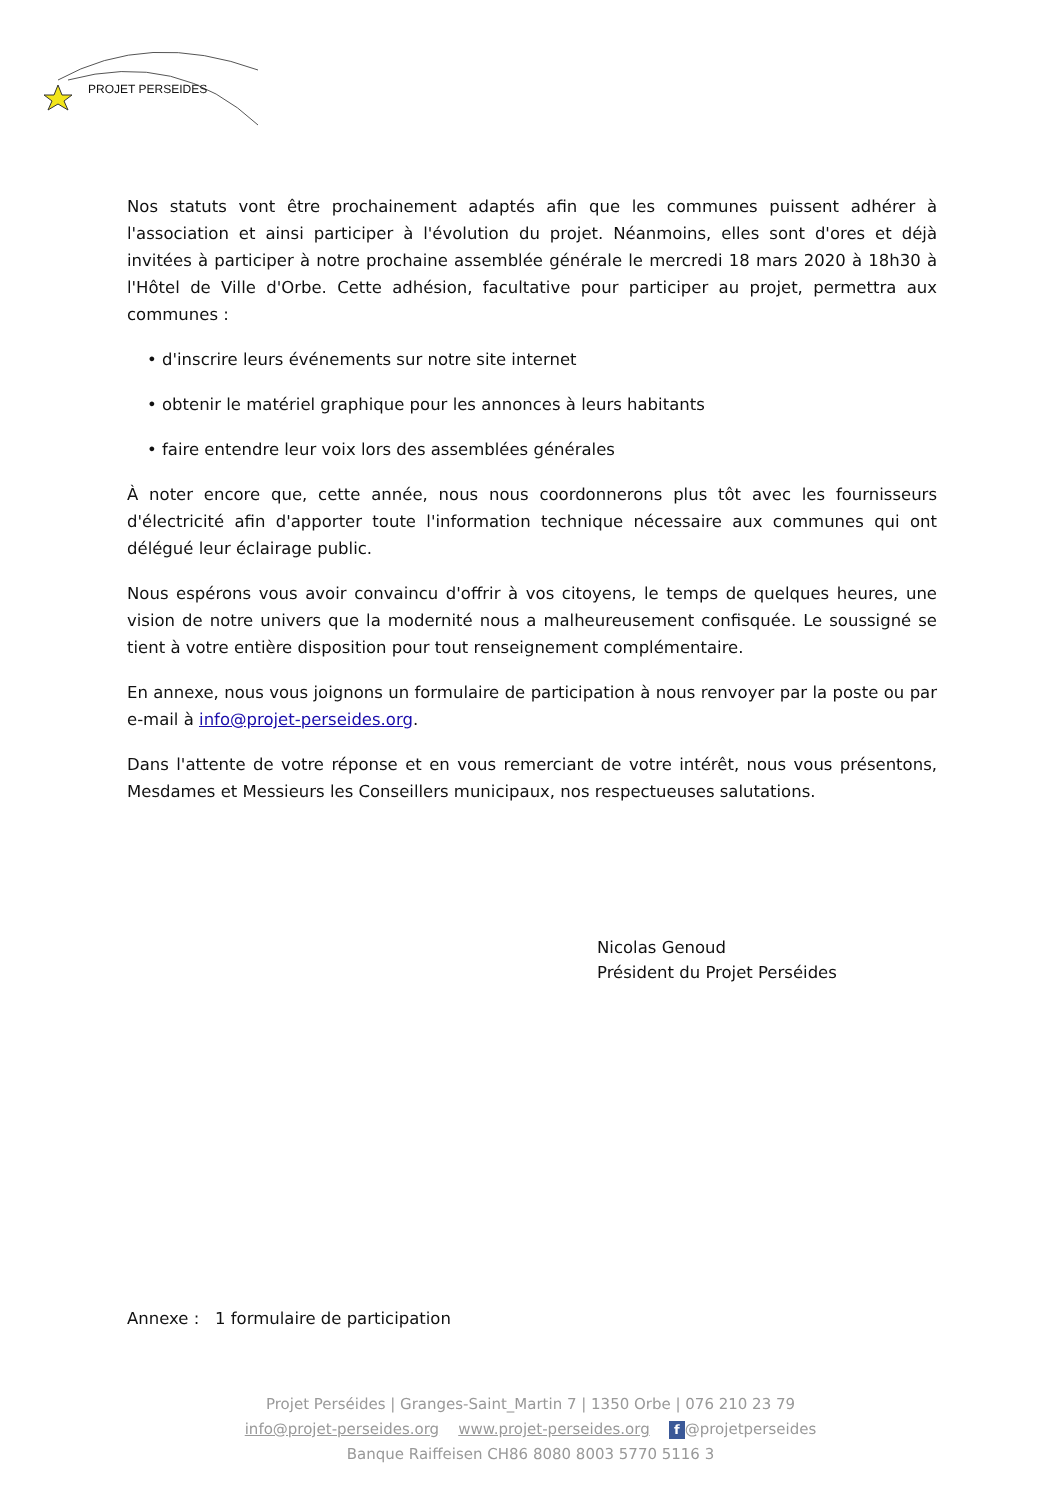PROJET PERSEIDES
Nos statuts vont être prochainement adaptés afin que les communes puissent adhérer à l'association et ainsi participer à l'évolution du projet. Néanmoins, elles sont d'ores et déjà invitées à participer à notre prochaine assemblée générale le mercredi 18 mars 2020 à 18h30 à l'Hôtel de Ville d'Orbe. Cette adhésion, facultative pour participer au projet, permettra aux communes :
• d'inscrire leurs événements sur notre site internet
• obtenir le matériel graphique pour les annonces à leurs habitants
• faire entendre leur voix lors des assemblées générales
À noter encore que, cette année, nous nous coordonnerons plus tôt avec les fournisseurs d'électricité afin d'apporter toute l'information technique nécessaire aux communes qui ont délégué leur éclairage public.
Nous espérons vous avoir convaincu d'offrir à vos citoyens, le temps de quelques heures, une vision de notre univers que la modernité nous a malheureusement confisquée. Le soussigné se tient à votre entière disposition pour tout renseignement complémentaire.
En annexe, nous vous joignons un formulaire de participation à nous renvoyer par la poste ou par e-mail à info@projet-perseides.org.
Dans l'attente de votre réponse et en vous remerciant de votre intérêt, nous vous présentons, Mesdames et Messieurs les Conseillers municipaux, nos respectueuses salutations.
Nicolas Genoud
Président du Projet Perséides
Annexe : 1 formulaire de participation
Projet Perséides | Granges-Saint_Martin 7 | 1350 Orbe | 076 210 23 79
info@projet-perseides.org www.projet-perseides.org f @projetperseides
Banque Raiffeisen CH86 8080 8003 5770 5116 3